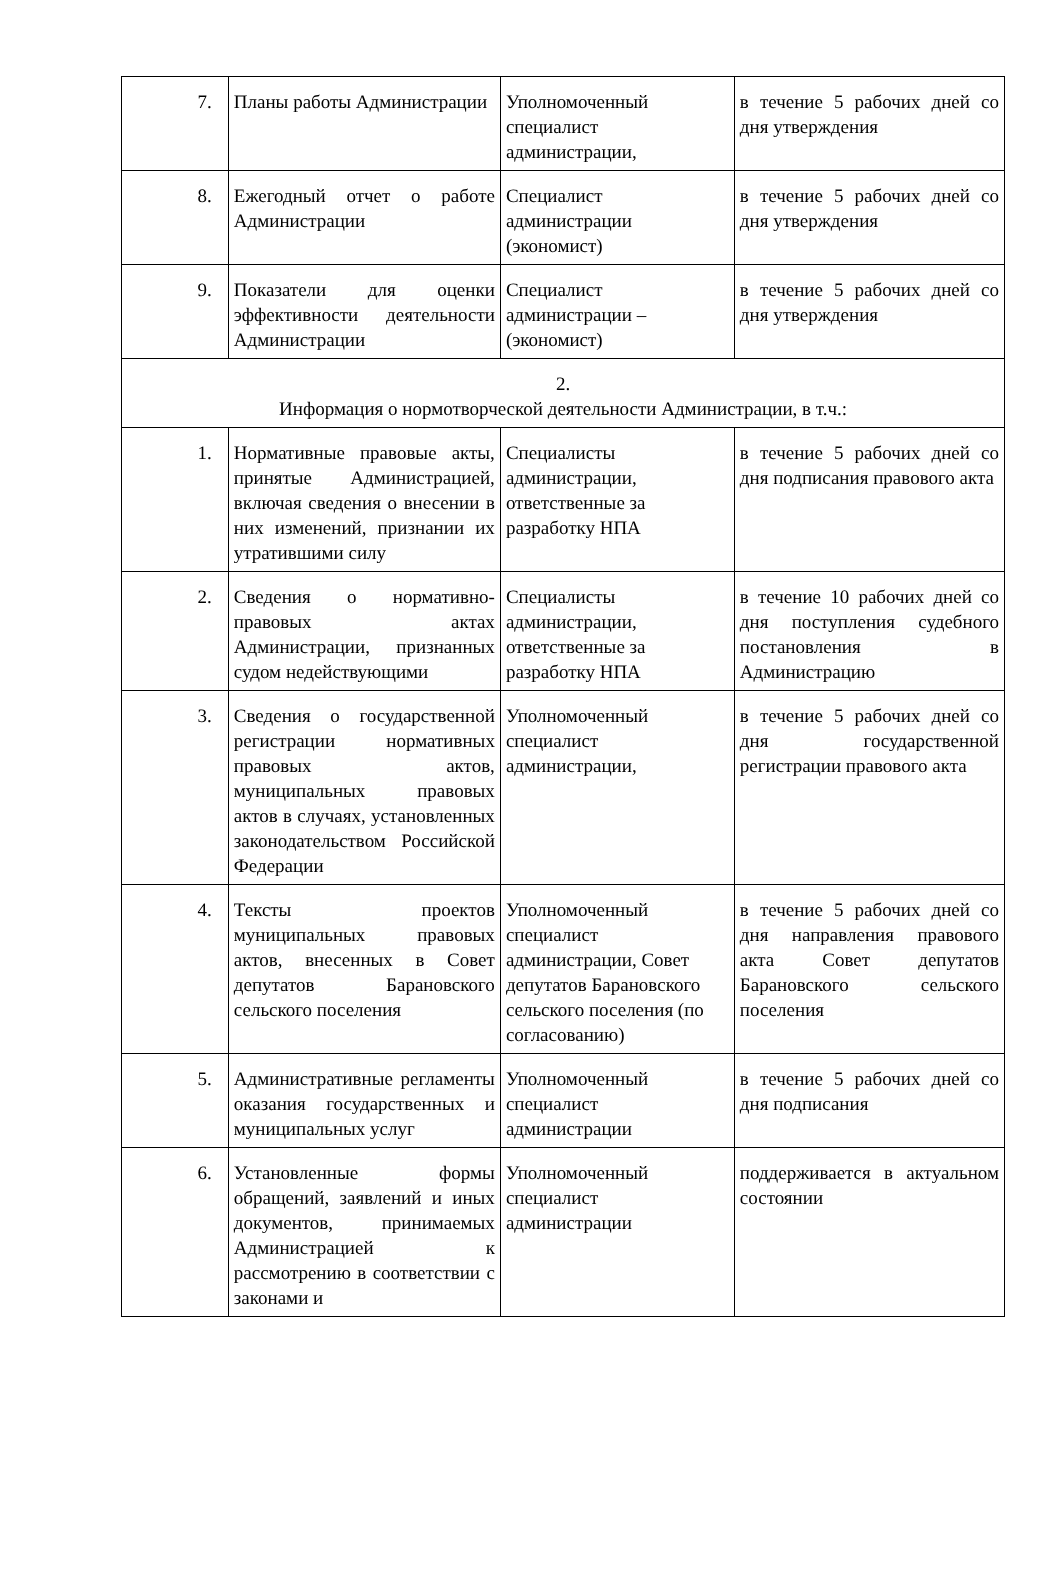| 7. | Планы работы Администрации | Уполномоченный специалист администрации, | в течение 5 рабочих дней со дня утверждения |
| 8. | Ежегодный отчет о работе Администрации | Специалист администрации (экономист) | в течение 5 рабочих дней со дня утверждения |
| 9. | Показатели для оценки эффективности деятельности Администрации | Специалист администрации – (экономист) | в течение 5 рабочих дней со дня утверждения |
| 2. Информация о нормотворческой деятельности Администрации, в т.ч.: | | | |
| 1. | Нормативные правовые акты, принятые Администрацией, включая сведения о внесении в них изменений, признании их утратившими силу | Специалисты администрации, ответственные за разработку НПА | в течение 5 рабочих дней со дня подписания правового акта |
| 2. | Сведения о нормативно-правовых актах Администрации, признанных судом недействующими | Специалисты администрации, ответственные за разработку НПА | в течение 10 рабочих дней со дня поступления судебного постановления в Администрацию |
| 3. | Сведения о государственной регистрации нормативных правовых актов, муниципальных правовых актов в случаях, установленных законодательством Российской Федерации | Уполномоченный специалист администрации, | в течение 5 рабочих дней со дня государственной регистрации правового акта |
| 4. | Тексты проектов муниципальных правовых актов, внесенных в Совет депутатов Барановского сельского поселения | Уполномоченный специалист администрации, Совет депутатов Барановского сельского поселения (по согласованию) | в течение 5 рабочих дней со дня направления правового акта Совет депутатов Барановского сельского поселения |
| 5. | Административные регламенты оказания государственных и муниципальных услуг | Уполномоченный специалист администрации | в течение 5 рабочих дней со дня подписания |
| 6. | Установленные формы обращений, заявлений и иных документов, принимаемых Администрацией к рассмотрению в соответствии с законами и | Уполномоченный специалист администрации | поддерживается в актуальном состоянии |